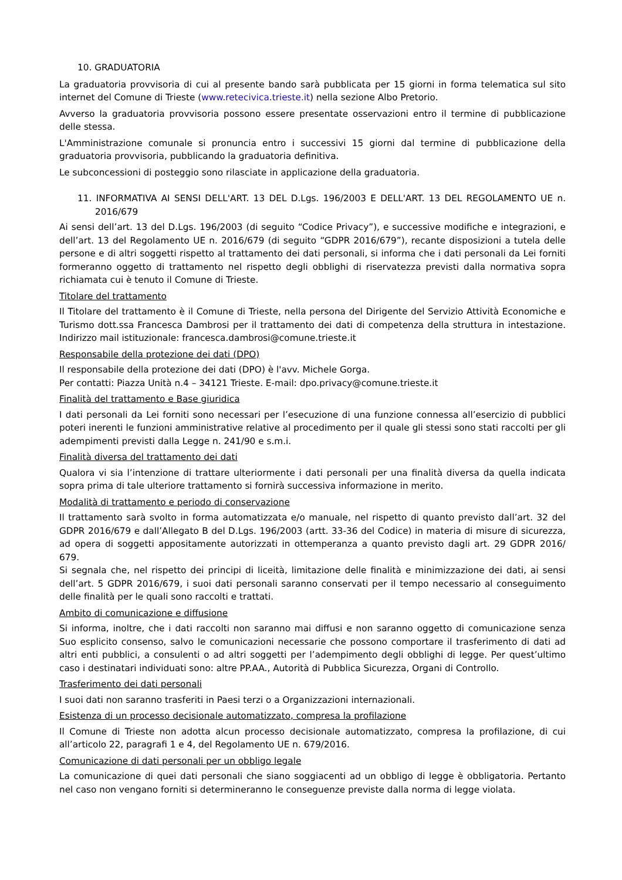10. GRADUATORIA
La graduatoria provvisoria di cui al presente bando sarà pubblicata per 15 giorni in forma telematica sul sito internet del Comune di Trieste (www.retecivica.trieste.it) nella sezione Albo Pretorio.
Avverso la graduatoria provvisoria possono essere presentate osservazioni entro il termine di pubblicazione delle stessa.
L'Amministrazione comunale si pronuncia entro i successivi 15 giorni dal termine di pubblicazione della graduatoria provvisoria, pubblicando la graduatoria definitiva.
Le subconcessioni di posteggio sono rilasciate in applicazione della graduatoria.
11. INFORMATIVA AI SENSI DELL'ART. 13 DEL D.Lgs. 196/2003 E DELL'ART. 13 DEL REGOLAMENTO UE n. 2016/679
Ai sensi dell’art. 13 del D.Lgs. 196/2003 (di seguito “Codice Privacy”), e successive modifiche e integrazioni, e dell’art. 13 del Regolamento UE n. 2016/679 (di seguito “GDPR 2016/679”), recante disposizioni a tutela delle persone e di altri soggetti rispetto al trattamento dei dati personali, si informa che i dati personali da Lei forniti formeranno oggetto di trattamento nel rispetto degli obblighi di riservatezza previsti dalla normativa sopra richiamata cui è tenuto il Comune di Trieste.
Titolare del trattamento
Il Titolare del trattamento è il Comune di Trieste, nella persona del Dirigente del Servizio Attività Economiche e Turismo dott.ssa Francesca Dambrosi per il trattamento dei dati di competenza della struttura in intestazione. Indirizzo mail istituzionale: francesca.dambrosi@comune.trieste.it
Responsabile della protezione dei dati (DPO)
Il responsabile della protezione dei dati (DPO) è l'avv. Michele Gorga.
Per contatti: Piazza Unità n.4 – 34121 Trieste. E-mail: dpo.privacy@comune.trieste.it
Finalità del trattamento e Base giuridica
I dati personali da Lei forniti sono necessari per l’esecuzione di una funzione connessa all’esercizio di pubblici poteri inerenti le funzioni amministrative relative al procedimento per il quale gli stessi sono stati raccolti per gli adempimenti previsti dalla Legge n. 241/90 e s.m.i.
Finalità diversa del trattamento dei dati
Qualora vi sia l’intenzione di trattare ulteriormente i dati personali per una finalità diversa da quella indicata sopra prima di tale ulteriore trattamento si fornirà successiva informazione in merito.
Modalità di trattamento e periodo di conservazione
Il trattamento sarà svolto in forma automatizzata e/o manuale, nel rispetto di quanto previsto dall’art. 32 del GDPR 2016/679 e dall’Allegato B del D.Lgs. 196/2003 (artt. 33-36 del Codice) in materia di misure di sicurezza, ad opera di soggetti appositamente autorizzati in ottemperanza a quanto previsto dagli art. 29 GDPR 2016/ 679.
Si segnala che, nel rispetto dei principi di liceità, limitazione delle finalità e minimizzazione dei dati, ai sensi dell’art. 5 GDPR 2016/679, i suoi dati personali saranno conservati per il tempo necessario al conseguimento delle finalità per le quali sono raccolti e trattati.
Ambito di comunicazione e diffusione
Si informa, inoltre, che i dati raccolti non saranno mai diffusi e non saranno oggetto di comunicazione senza Suo esplicito consenso, salvo le comunicazioni necessarie che possono comportare il trasferimento di dati ad altri enti pubblici, a consulenti o ad altri soggetti per l’adempimento degli obblighi di legge. Per quest’ultimo caso i destinatari individuati sono: altre PP.AA., Autorità di Pubblica Sicurezza, Organi di Controllo.
Trasferimento dei dati personali
I suoi dati non saranno trasferiti in Paesi terzi o a Organizzazioni internazionali.
Esistenza di un processo decisionale automatizzato, compresa la profilazione
Il Comune di Trieste non adotta alcun processo decisionale automatizzato, compresa la profilazione, di cui all’articolo 22, paragrafi 1 e 4, del Regolamento UE n. 679/2016.
Comunicazione di dati personali per un obbligo legale
La comunicazione di quei dati personali che siano soggiacenti ad un obbligo di legge è obbligatoria. Pertanto nel caso non vengano forniti si determineranno le conseguenze previste dalla norma di legge violata.